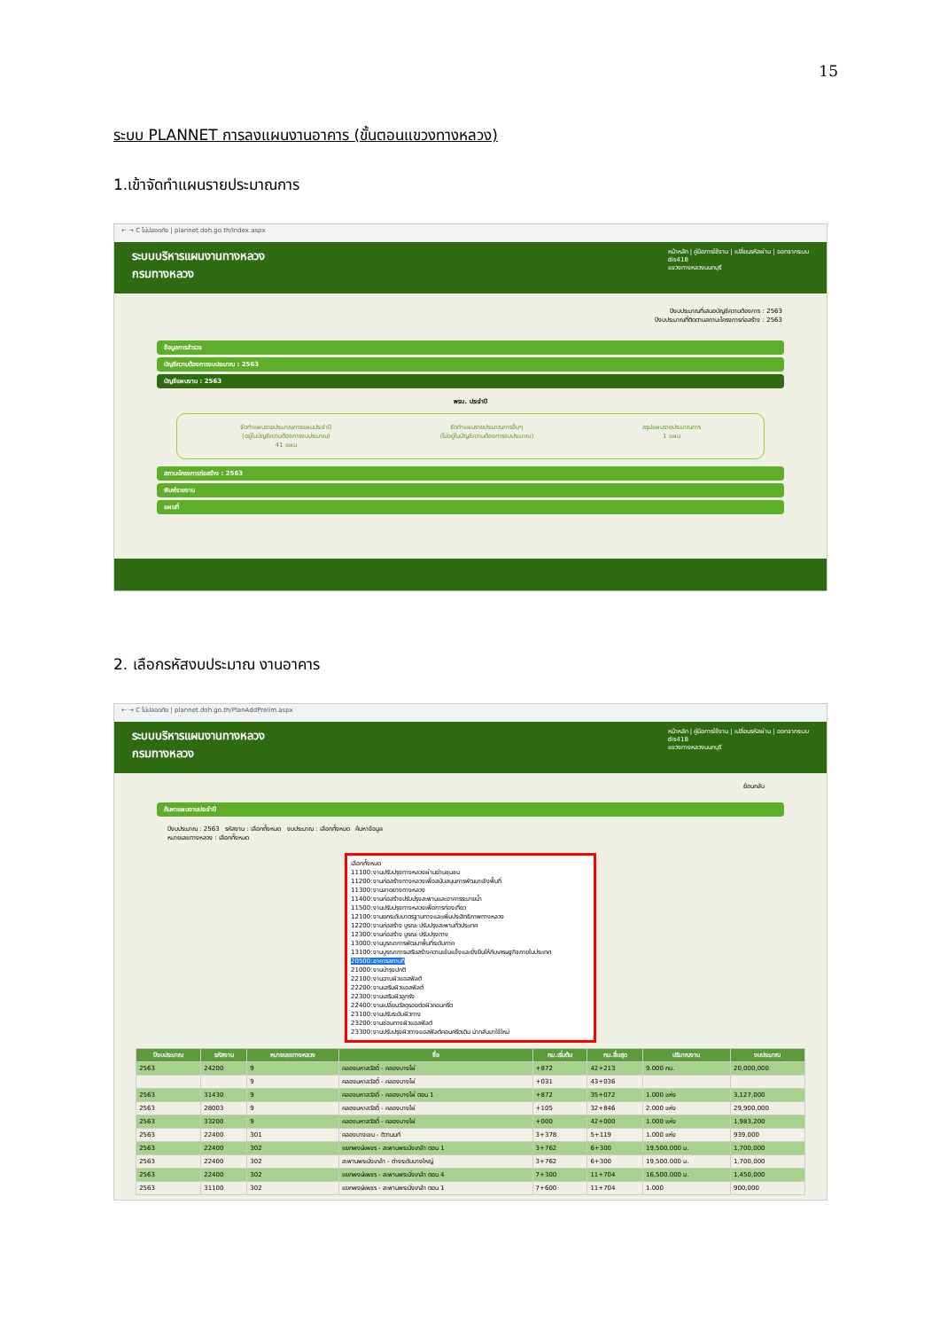15
ระบบ PLANNET การลงแผนงานอาคาร (ขั้นตอนแขวงทางหลวง)
1.เข้าจัดทำแผนรายประมาณการ
← → C ไม่ปลอดภัย | plannet.doh.go.th/Index.aspx
ระบบบริหารแผนงานทางหลวง
กรมทางหลวง
หน้าหลัก | คู่มือการใช้งาน | เปลี่ยนรหัสผ่าน | ออกจากระบบ
dis418
แขวงทางหลวงนนทบุรี
ปีงบประมาณที่เสนอบัญชีความต้องการ : 2563
ปีงบประมาณที่ติดตามสถานะโครงการก่อสร้าง : 2563
ข้อมูลการสำรวจ
บัญชีความต้องการงบประมาณ : 2563
บัญชีแผนงาน : 2563
พรบ. ประจำปี
จัดทำแผนรายประมาณการแผนประจำปี
(อยู่ในบัญชีความต้องการงบประมาณ)
41 แผน
จัดทำแผนรายประมาณการอื่นๆ
(ไม่อยู่ในบัญชีความต้องการงบประมาณ)
สรุปแผนรายประมาณการ
1 แผน
สถานะโครงการก่อสร้าง : 2563
พิมพ์รายงาน
แผนที่
2. เลือกรหัสงบประมาณ งานอาคาร
← → C ไม่ปลอดภัย | plannet.doh.go.th/PlanAddPrelim.aspx
ระบบบริหารแผนงานทางหลวง
กรมทางหลวง
หน้าหลัก | คู่มือการใช้งาน | เปลี่ยนรหัสผ่าน | ออกจากระบบ
dis418
แขวงทางหลวงนนทบุรี
ย้อนกลับ
ค้นหาแผนงานประจำปี
ปีงบประมาณ : 2563 รหัสงาน : เลือกทั้งหมด งบประมาณ : เลือกทั้งหมด ค้นหาข้อมูล
หมายเลขทางหลวง : เลือกทั้งหมด
เลือกทั้งหมด
11100:งานปรับปรุงทางหลวงผ่านย่านชุมชน
11200:งานก่อสร้างทางหลวงเพื่อสนับสนุนการพัฒนาเชิงพื้นที่
11300:งานลาดยางทางหลวง
11400:งานก่อสร้างปรับปรุงสะพานและอาคารระบายน้ำ
11500:งานปรับปรุงทางหลวงเพื่อการท่องเที่ยว
12100:งานยกระดับมาตรฐานทางและเพิ่มประสิทธิภาพทางหลวง
12200:งานก่อสร้าง บูรณะ ปรับปรุงสะพานทั่วประเทศ
12300:งานก่อสร้าง บูรณะ ปรับปรุงทาง
13000:งานบูรณาการพัฒนาพื้นที่ระดับภาค
13100:งานบูรณาการเสริมสร้างความเข้มแข็งและยั่งยืนให้กับเศรษฐกิจภายในประเทศ
20500:อาคารสถานที่
21000:งานบำรุงปกติ
22100:งานฉาบผิวแอสฟัลต์
22200:งานเสริมผิวแอสฟัลต์
22300:งานเสริมผิวลูกรัง
22400:งานเปลี่ยนวัสดุรอยต่อผิวคอนกรีต
23100:งานปรับระดับผิวทาง
23200:งานซ่อมทางผิวแอสฟัลต์
23300:งานปรับปรุงผิวทางแอสฟัลต์คอนกรีตเดิม นำกลับมาใช้ใหม่
| ปีงบประมาณ | รหัสงาน | หมายเลขทางหลวง | ชื่อ | กม.เริ่มต้น | กม.สิ้นสุด | ปริมาณงาน | งบประมาณ |
| --- | --- | --- | --- | --- | --- | --- | --- |
| 2563 | 24200 | 9 | คลองมหาสวัสดิ์ - คลองบางไผ่ | +872 | 42+213 | 9.000 กม. | 20,000,000 |
| | | 9 | คลองมหาสวัสดิ์ - คลองบางไผ่ | +031 | 43+036 | | |
| 2563 | 31430 | 9 | คลองมหาสวัสดิ์ - คลองบางไผ่ ตอน 1 | +872 | 35+072 | 1.000 แห่ง | 3,127,000 |
| 2563 | 28003 | 9 | คลองมหาสวัสดิ์ - คลองบางไผ่ | +105 | 32+846 | 2.000 แห่ง | 29,900,000 |
| 2563 | 33200 | 9 | คลองมหาสวัสดิ์ - คลองบางไผ่ | +000 | 42+000 | 1.000 แห่ง | 1,983,200 |
| 2563 | 22400 | 301 | คลองบางเขน - ติวานนท์ | 3+378 | 5+119 | 1.000 แห่ง | 939,000 |
| 2563 | 22400 | 302 | แยกพงษ์เพชร - สะพานพระนั่งเกล้า ตอน 1 | 3+762 | 6+300 | 19,500.000 ม. | 1,700,000 |
| 2563 | 22400 | 302 | สะพานพระนั่งเกล้า - ต่างระดับบางใหญ่ | 3+762 | 6+300 | 19,500.000 ม. | 1,700,000 |
| 2563 | 22400 | 302 | แยกพงษ์เพชร - สะพานพระนั่งเกล้า ตอน 4 | 7+300 | 11+704 | 16,500.000 ม. | 1,450,000 |
| 2563 | 31100 | 302 | แยกพงษ์เพชร - สะพานพระนั่งเกล้า ตอน 1 | 7+600 | 11+704 | 1.000 | 900,000 |